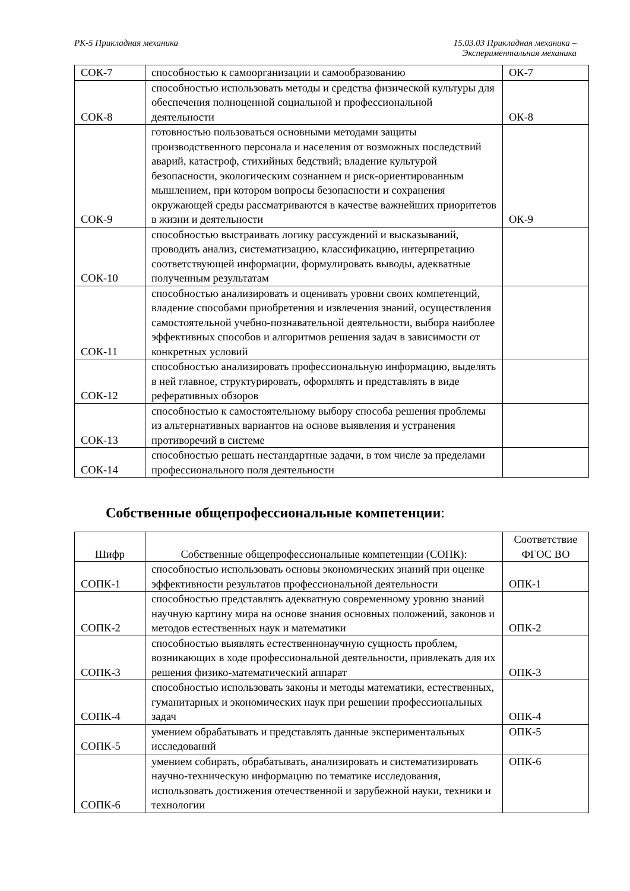РК-5 Прикладная механика 15.03.03 Прикладная механика –
Экспериментальная механика
| СОК-7 | способностью к самоорганизации и самообразованию | ОК-7 |
| СОК-8 | способностью использовать методы и средства физической культуры для обеспечения полноценной социальной и профессиональной деятельности | ОК-8 |
| СОК-9 | готовностью пользоваться основными методами защиты производственного персонала и населения от возможных последствий аварий, катастроф, стихийных бедствий; владение культурой безопасности, экологическим сознанием и риск-ориентированным мышлением, при котором вопросы безопасности и сохранения окружающей среды рассматриваются в качестве важнейших приоритетов в жизни и деятельности | ОК-9 |
| СОК-10 | способностью выстраивать логику рассуждений и высказываний, проводить анализ, систематизацию, классификацию, интерпретацию соответствующей информации, формулировать выводы, адекватные полученным результатам | |
| СОК-11 | способностью анализировать и оценивать уровни своих компетенций, владение способами приобретения и извлечения знаний, осуществления самостоятельной учебно-познавательной деятельности, выбора наиболее эффективных способов и алгоритмов решения задач в зависимости от конкретных условий | |
| СОК-12 | способностью анализировать профессиональную информацию, выделять в ней главное, структурировать, оформлять и представлять в виде реферативных обзоров | |
| СОК-13 | способностью к самостоятельному выбору способа решения проблемы из альтернативных вариантов на основе выявления и устранения противоречий в системе | |
| СОК-14 | способностью решать нестандартные задачи, в том числе за пределами профессионального поля деятельности | |
Собственные общепрофессиональные компетенции:
| Шифр | Собственные общепрофессиональные компетенции (СОПК): | Соответствие ФГОС ВО |
| --- | --- | --- |
| СОПК-1 | способностью использовать основы экономических знаний при оценке эффективности результатов профессиональной деятельности | ОПК-1 |
| СОПК-2 | способностью представлять адекватную современному уровню знаний научную картину мира на основе знания основных положений, законов и методов естественных наук и математики | ОПК-2 |
| СОПК-3 | способностью выявлять естественнонаучную сущность проблем, возникающих в ходе профессиональной деятельности, привлекать для их решения физико-математический аппарат | ОПК-3 |
| СОПК-4 | способностью использовать законы и методы математики, естественных, гуманитарных и экономических наук при решении профессиональных задач | ОПК-4 |
| СОПК-5 | умением обрабатывать и представлять данные экспериментальных исследований | ОПК-5 |
| СОПК-6 | умением собирать, обрабатывать, анализировать и систематизировать научно-техническую информацию по тематике исследования, использовать достижения отечественной и зарубежной науки, техники и технологии | ОПК-6 |